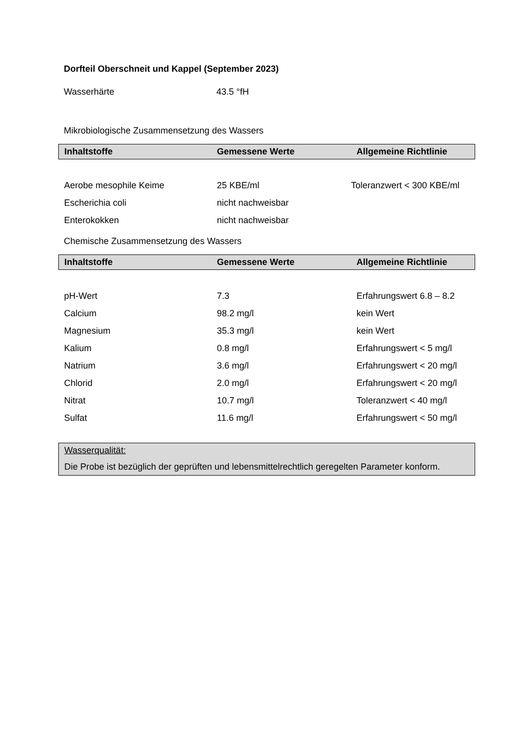Dorfteil Oberschneit und Kappel (September 2023)
| Wasserhärte | 43.5 °fH |
Mikrobiologische Zusammensetzung des Wassers
| Inhaltstoffe | Gemessene Werte | Allgemeine Richtlinie |
| --- | --- | --- |
| Aerobe mesophile Keime | 25 KBE/ml | Toleranzwert < 300 KBE/ml |
| Escherichia coli | nicht nachweisbar | |
| Enterokokken | nicht nachweisbar | |
Chemische Zusammensetzung des Wassers
| Inhaltstoffe | Gemessene Werte | Allgemeine Richtlinie |
| --- | --- | --- |
| pH-Wert | 7.3 | Erfahrungswert 6.8 – 8.2 |
| Calcium | 98.2 mg/l | kein Wert |
| Magnesium | 35.3 mg/l | kein Wert |
| Kalium | 0.8 mg/l | Erfahrungswert < 5 mg/l |
| Natrium | 3.6 mg/l | Erfahrungswert < 20 mg/l |
| Chlorid | 2.0 mg/l | Erfahrungswert < 20 mg/l |
| Nitrat | 10.7 mg/l | Toleranzwert < 40 mg/l |
| Sulfat | 11.6 mg/l | Erfahrungswert < 50 mg/l |
Wasserqualität:
Die Probe ist bezüglich der geprüften und lebensmittelrechtlich geregelten Parameter konform.